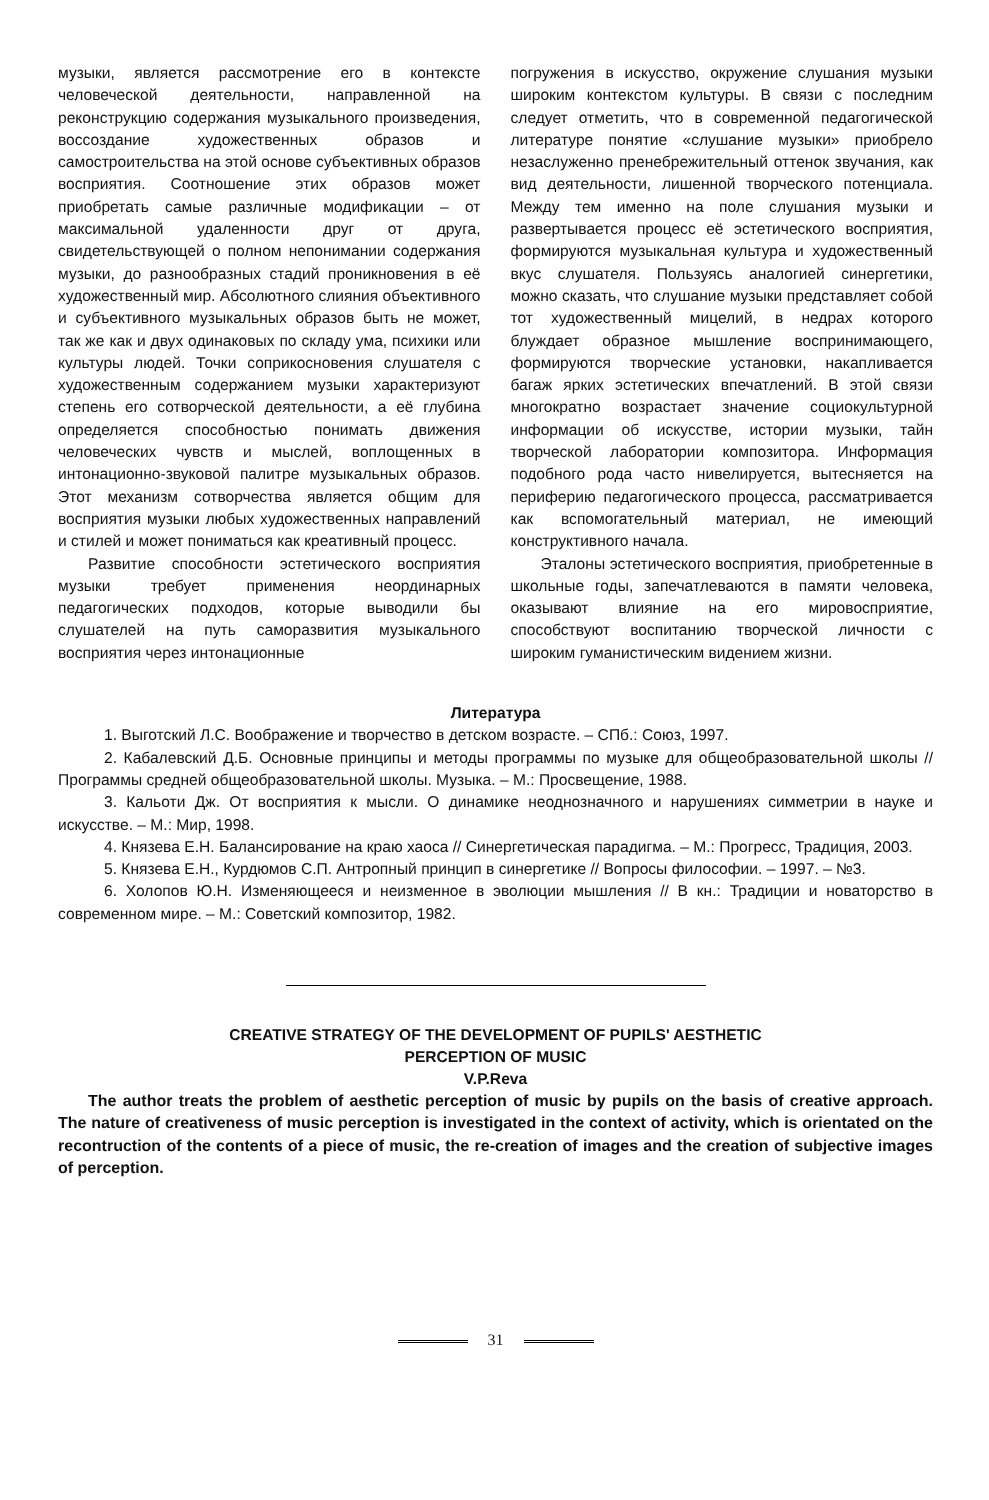музыки, является рассмотрение его в контексте человеческой деятельности, направленной на реконструкцию содержания музыкального произведения, воссоздание художественных образов и самостроительства на этой основе субъективных образов восприятия. Соотношение этих образов может приобретать самые различные модификации – от максимальной удаленности друг от друга, свидетельствующей о полном непонимании содержания музыки, до разнообразных стадий проникновения в её художественный мир. Абсолютного слияния объективного и субъективного музыкальных образов быть не может, так же как и двух одинаковых по складу ума, психики или культуры людей. Точки соприкосновения слушателя с художественным содержанием музыки характеризуют степень его сотворческой деятельности, а её глубина определяется способностью понимать движения человеческих чувств и мыслей, воплощенных в интонационно-звуковой палитре музыкальных образов. Этот механизм сотворчества является общим для восприятия музыки любых художественных направлений и стилей и может пониматься как креативный процесс.
Развитие способности эстетического восприятия музыки требует применения неординарных педагогических подходов, которые выводили бы слушателей на путь саморазвития музыкального восприятия через интонационные
погружения в искусство, окружение слушания музыки широким контекстом культуры. В связи с последним следует отметить, что в современной педагогической литературе понятие «слушание музыки» приобрело незаслуженно пренебрежительный оттенок звучания, как вид деятельности, лишенной творческого потенциала. Между тем именно на поле слушания музыки и развертывается процесс её эстетического восприятия, формируются музыкальная культура и художественный вкус слушателя. Пользуясь аналогией синергетики, можно сказать, что слушание музыки представляет собой тот художественный мицелий, в недрах которого блуждает образное мышление воспринимающего, формируются творческие установки, накапливается багаж ярких эстетических впечатлений. В этой связи многократно возрастает значение социокультурной информации об искусстве, истории музыки, тайн творческой лаборатории композитора. Информация подобного рода часто нивелируется, вытесняется на периферию педагогического процесса, рассматривается как вспомогательный материал, не имеющий конструктивного начала.
Эталоны эстетического восприятия, приобретенные в школьные годы, запечатлеваются в памяти человека, оказывают влияние на его мировосприятие, способствуют воспитанию творческой личности с широким гуманистическим видением жизни.
Литература
1. Выготский Л.С. Воображение и творчество в детском возрасте. – СПб.: Союз, 1997.
2. Кабалевский Д.Б. Основные принципы и методы программы по музыке для общеобразовательной школы // Программы средней общеобразовательной школы. Музыка. – М.: Просвещение, 1988.
3. Кальоти Дж. От восприятия к мысли. О динамике неоднозначного и нарушениях симметрии в науке и искусстве. – М.: Мир, 1998.
4. Князева Е.Н. Балансирование на краю хаоса // Синергетическая парадигма. – М.: Прогресс, Традиция, 2003.
5. Князева Е.Н., Курдюмов С.П. Антропный принцип в синергетике // Вопросы философии. – 1997. – №3.
6. Холопов Ю.Н. Изменяющееся и неизменное в эволюции мышления // В кн.: Традиции и новаторство в современном мире. – М.: Советский композитор, 1982.
CREATIVE STRATEGY OF THE DEVELOPMENT OF PUPILS' AESTHETIC
PERCEPTION OF MUSIC
V.P.Reva
The author treats the problem of aesthetic perception of music by pupils on the basis of creative approach. The nature of creativeness of music perception is investigated in the context of activity, which is orientated on the recontruction of the contents of a piece of music, the re-creation of images and the creation of subjective images of perception.
31